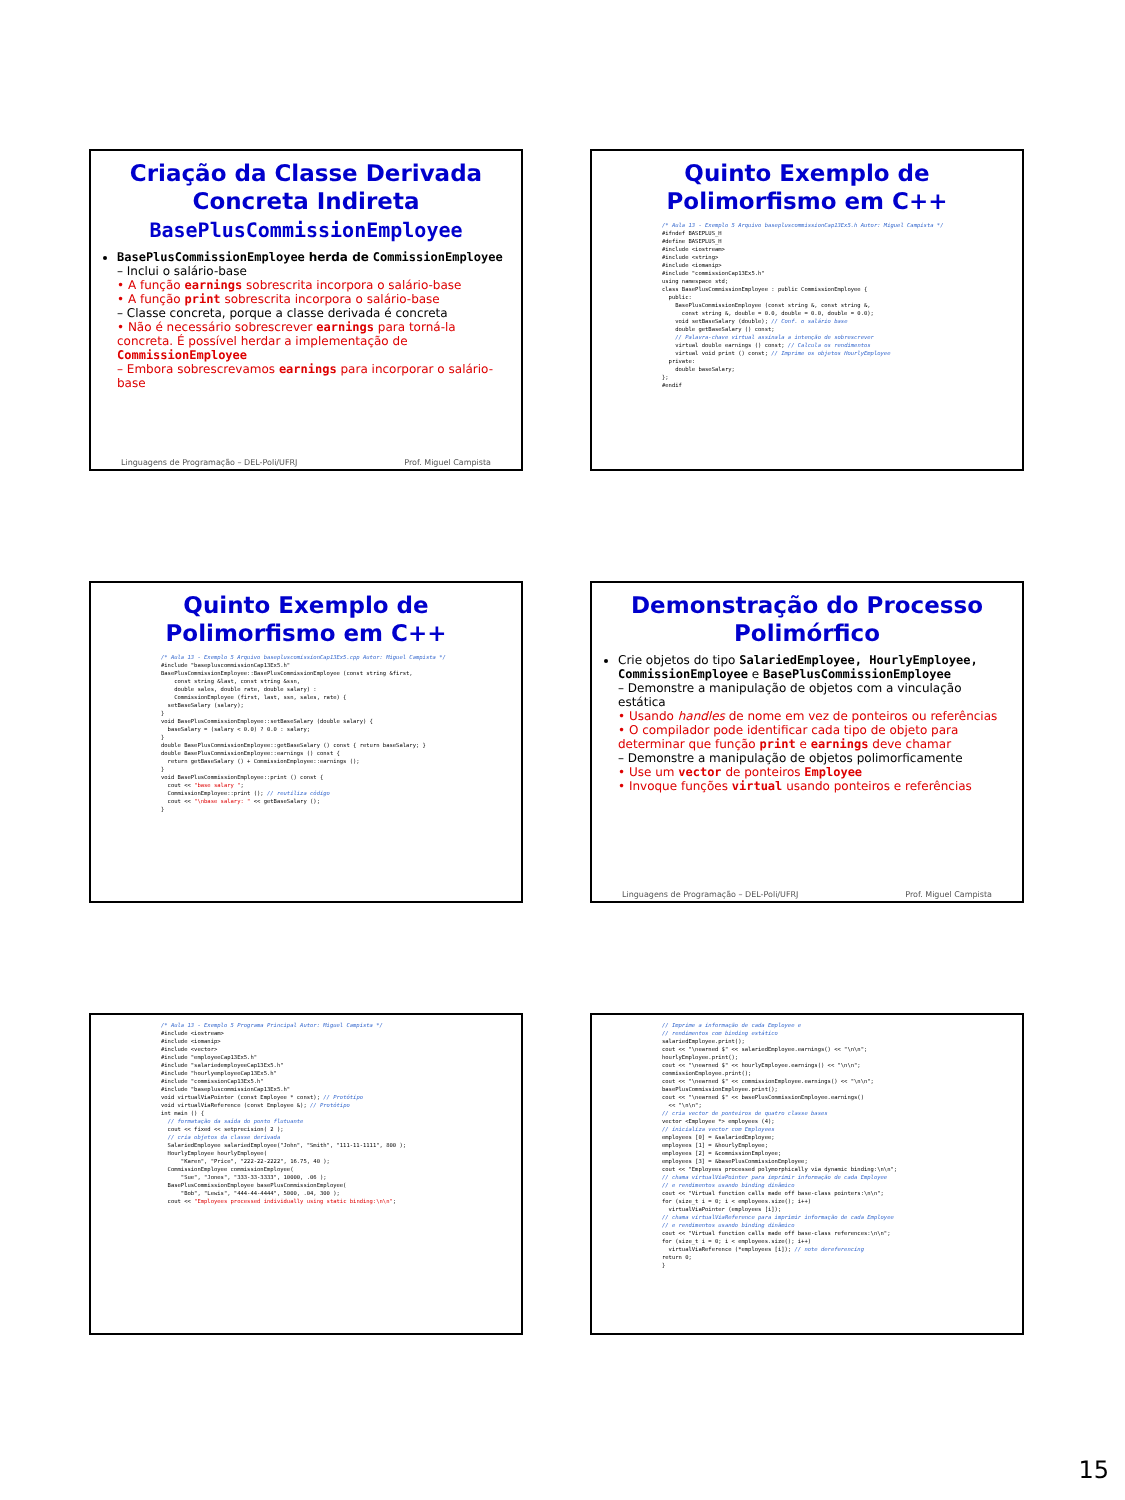Criação da Classe Derivada Concreta Indireta
BasePlusCommissionEmployee
BasePlusCommissionEmployee herda de CommissionEmployee
– Inclui o salário-base
• A função earnings sobrescrita incorpora o salário-base
• A função print sobrescrita incorpora o salário-base
– Classe concreta, porque a classe derivada é concreta
• Não é necessário sobrescrever earnings para torná-la concreta. É possível herdar a implementação de CommissionEmployee
– Embora sobrescrevamos earnings para incorporar o salário-base
Linguagens de Programação – DEL-Poli/UFRJ Prof. Miguel Campista
Quinto Exemplo de Polimorfismo em C++
/* Aula 13 - Exemplo 5 Arquivo basepluscommissionCap13Ex5.h Autor: Miguel Campista */
#ifndef BASEPLUS_H
#define BASEPLUS_H
#include <iostream>
#include <string>
#include <iomanip>
#include "commissionCap13Ex5.h"
using namespace std;
class BasePlusCommissionEmployee : public CommissionEmployee {
  public:
    BasePlusCommissionEmployee (const string &, const string &,
      const string &, double = 0.0, double = 0.0, double = 0.0);
    void setBaseSalary (double); // Conf. o salário base
    double getBaseSalary () const;
    // Palavra-chave virtual assinala a intenção de sobrescrever
    virtual double earnings () const; // Calcula os rendimentos
    virtual void print () const; // Imprime os objetos HourlyEmployee
  private:
    double baseSalary;
};
#endif
Quinto Exemplo de Polimorfismo em C++
/* Aula 13 - Exemplo 5 Arquivo basepluscomissionCap13Ex5.cpp Autor: Miguel Campista */
#include "basepluscommissionCap13Ex5.h"
BasePlusCommissionEmployee::BasePlusCommissionEmployee (const string &first,
    const string &last, const string &ssn,
    double sales, double rate, double salary) :
    CommissionEmployee (first, last, ssn, sales, rate) {
  setBaseSalary (salary);
}
void BasePlusCommissionEmployee::setBaseSalary (double salary) {
  baseSalary = (salary < 0.0) ? 0.0 : salary;
}
double BasePlusCommissionEmployee::getBaseSalary () const { return baseSalary; }
double BasePlusCommissionEmployee::earnings () const {
  return getBaseSalary () + CommissionEmployee::earnings ();
}
void BasePlusCommissionEmployee::print () const {
  cout << "base salary ";
  CommissionEmployee::print (); // reutiliza código
  cout << "\nbase salary: " << getBaseSalary ();
}
Demonstração do Processo Polimórfico
Crie objetos do tipo SalariedEmployee, HourlyEmployee, CommissionEmployee e BasePlusCommissionEmployee
– Demonstre a manipulação de objetos com a vinculação estática
• Usando handles de nome em vez de ponteiros ou referências
• O compilador pode identificar cada tipo de objeto para determinar que função print e earnings deve chamar
– Demonstre a manipulação de objetos polimorficamente
• Use um vector de ponteiros Employee
• Invoque funções virtual usando ponteiros e referências
Linguagens de Programação – DEL-Poli/UFRJ Prof. Miguel Campista
/* Aula 13 - Exemplo 5 Programa Principal Autor: Miguel Campista */
#include <iostream>
#include <iomanip>
#include <vector>
#include "employeeCap13Ex5.h"
#include "salariedemployeeCap13Ex5.h"
#include "hourlyemployeeCap13Ex5.h"
#include "commissionCap13Ex5.h"
#include "basepluscommissionCap13Ex5.h"
void virtualViaPointer (const Employee * const); // Protótipo
void virtualViaReference (const Employee &); // Protótipo
int main () {
  // formatação da saída do ponto flutuante
  cout << fixed << setprecision( 2 );
  // cria objetos da classe derivada
  SalariedEmployee salariedEmployee("John", "Smith", "111-11-1111", 800 );
  HourlyEmployee hourlyEmployee(
      "Karen", "Price", "222-22-2222", 16.75, 40 );
  CommissionEmployee commissionEmployee(
      "Sue", "Jones", "333-33-3333", 10000, .06 );
  BasePlusCommissionEmployee basePlusCommissionEmployee(
      "Bob", "Lewis", "444-44-4444", 5000, .04, 300 );
  cout << "Employees processed individually using static binding:\n\n";
// Imprime a informação de cada Employee e
// rendimentos com binding estático
salariedEmployee.print();
cout << "\nearned $" << salariedEmployee.earnings() << "\n\n";
hourlyEmployee.print();
cout << "\nearned $" << hourlyEmployee.earnings() << "\n\n";
commissionEmployee.print();
cout << "\nearned $" << commissionEmployee.earnings() << "\n\n";
basePlusCommissionEmployee.print();
cout << "\nearned $" << basePlusCommissionEmployee.earnings()
  << "\n\n";
// cria vector de ponteiros de quatro classe bases
vector <Employee *> employees (4);
// inicializa vector com Employees
employees [0] = &salariedEmployee;
employees [1] = &hourlyEmployee;
employees [2] = &commissionEmployee;
employees [3] = &basePlusCommissionEmployee;
cout << "Employees processed polymorphically via dynamic binding:\n\n";
// chama virtualViaPointer para imprimir informação de cada Employee
// e rendimentos usando binding dinâmico
cout << "Virtual function calls made off base-class pointers:\n\n";
for (size_t i = 0; i < employees.size(); i++)
  virtualViaPointer (employees [i]);
// chama virtualViaReference para imprimir informação de cada Employee
// e rendimentos usando binding dinâmico
cout << "Virtual function calls made off base-class references:\n\n";
for (size_t i = 0; i < employees.size(); i++)
  virtualViaReference (*employees [i]); // note dereferencing
return 0;
}
15